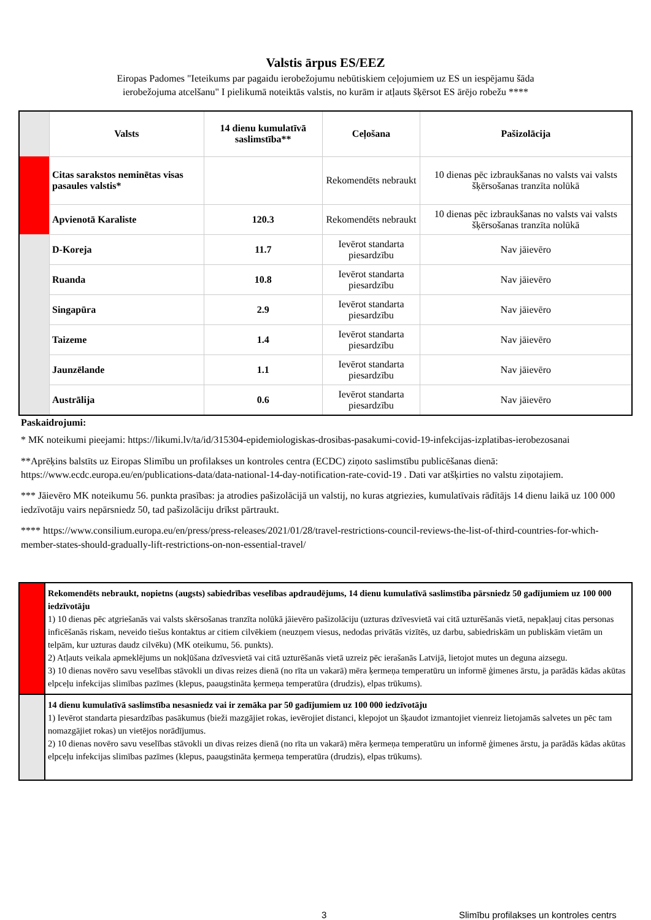Valstis ārpus ES/EEZ
Eiropas Padomes "Ieteikums par pagaidu ierobežojumu nebūtiskiem ceļojumiem uz ES un iespējamu šāda
ierobežojuma atcelšanu" I pielikumā noteiktās valstis, no kurām ir atļauts šķērsot ES ārējo robežu ****
| | Valsts | 14 dienu kumulatīvā saslimstība** | Ceļošana | Pašizolācija |
| | Citas sarakstos neminētas visas pasaules valstis* | | Rekomendēts nebraukt | 10 dienas pēc izbraukšanas no valsts vai valsts šķērsošanas tranzīta nolūkā |
| | Apvienotā Karaliste | 120.3 | Rekomendēts nebraukt | 10 dienas pēc izbraukšanas no valsts vai valsts šķērsošanas tranzīta nolūkā |
| | D-Koreja | 11.7 | Ievērot standarta piesardzību | Nav jāievēro |
| | Ruanda | 10.8 | Ievērot standarta piesardzību | Nav jāievēro |
| | Singapūra | 2.9 | Ievērot standarta piesardzību | Nav jāievēro |
| | Taizeme | 1.4 | Ievērot standarta piesardzību | Nav jāievēro |
| | Jaunzēlande | 1.1 | Ievērot standarta piesardzību | Nav jāievēro |
| | Austrālija | 0.6 | Ievērot standarta piesardzību | Nav jāievēro |
Paskaidrojumi:
* MK noteikumi pieejami: https://likumi.lv/ta/id/315304-epidemiologiskas-drosibas-pasakumi-covid-19-infekcijas-izplatibas-ierobezosanai
**Aprēķins balstīts uz Eiropas Slimību un profilakses un kontroles centra (ECDC) ziņoto saslimstību publicēšanas dienā: https://www.ecdc.europa.eu/en/publications-data/data-national-14-day-notification-rate-covid-19 . Dati var atšķirties no valstu ziņotajiem.
*** Jāievēro MK noteikumu 56. punkta prasības: ja atrodies pašizolācijā un valstij, no kuras atgriezies, kumulatīvais rādītājs 14 dienu laikā uz 100 000 iedzīvotāju vairs nepārsniedz 50, tad pašizolāciju drīkst pārtraukt.
**** https://www.consilium.europa.eu/en/press/press-releases/2021/01/28/travel-restrictions-council-reviews-the-list-of-third-countries-for-which-member-states-should-gradually-lift-restrictions-on-non-essential-travel/
| | Rekomendēts nebraukt, nopietns (augsts) sabiedrības veselības apdraudējums, 14 dienu kumulatīvā saslimstība pārsniedz 50 gadījumiem uz 100 000 iedzīvotāju 1) 10 dienas pēc atgriešanās vai valsts skērsošanas tranzīta nolūkā jāievēro pašizolāciju (uzturas dzīvesvietā vai citā uzturēšanās vietā, nepakļauj citas personas inficēšanās riskam, neveido tiešus kontaktus ar citiem cilvēkiem (neuzņem viesus, nedodas privātās vizītēs, uz darbu, sabiedriskām un publiskām vietām un telpām, kur uzturas daudz cilvēku) (MK oteikumu, 56. punkts). 2) Atļauts veikala apmeklējums un nokļūšana dzīvesvietā vai citā uzturēšanās vietā uzreiz pēc ierašanās Latvijā, lietojot mutes un deguna aizsegu. 3) 10 dienas novēro savu veselības stāvokli un divas reizes dienā (no rīta un vakarā) mēra ķermeņa temperatūru un informē ģimenes ārstu, ja parādās kādas akūtas elpceļu infekcijas slimības pazīmes (klepus, paaugstināta ķermeņa temperatūra (drudzis), elpas trūkums). |
| | 14 dienu kumulatīvā saslimstība nesasniedz vai ir zemāka par 50 gadījumiem uz 100 000 iedzīvotāju 1) Ievērot standarta piesardzības pasākumus (bieži mazgājiet rokas, ievērojiet distanci, klepojot un šķaudot izmantojiet vienreiz lietojamās salvetes un pēc tam nomazgājiet rokas) un vietējos norādījumus. 2) 10 dienas novēro savu veselības stāvokli un divas reizes dienā (no rīta un vakarā) mēra ķermeņa temperatūru un informē ģimenes ārstu, ja parādās kādas akūtas elpceļu infekcijas slimības pazīmes (klepus, paaugstināta ķermeņa temperatūra (drudzis), elpas trūkums). |
3
Slimību profilakses un kontroles centrs